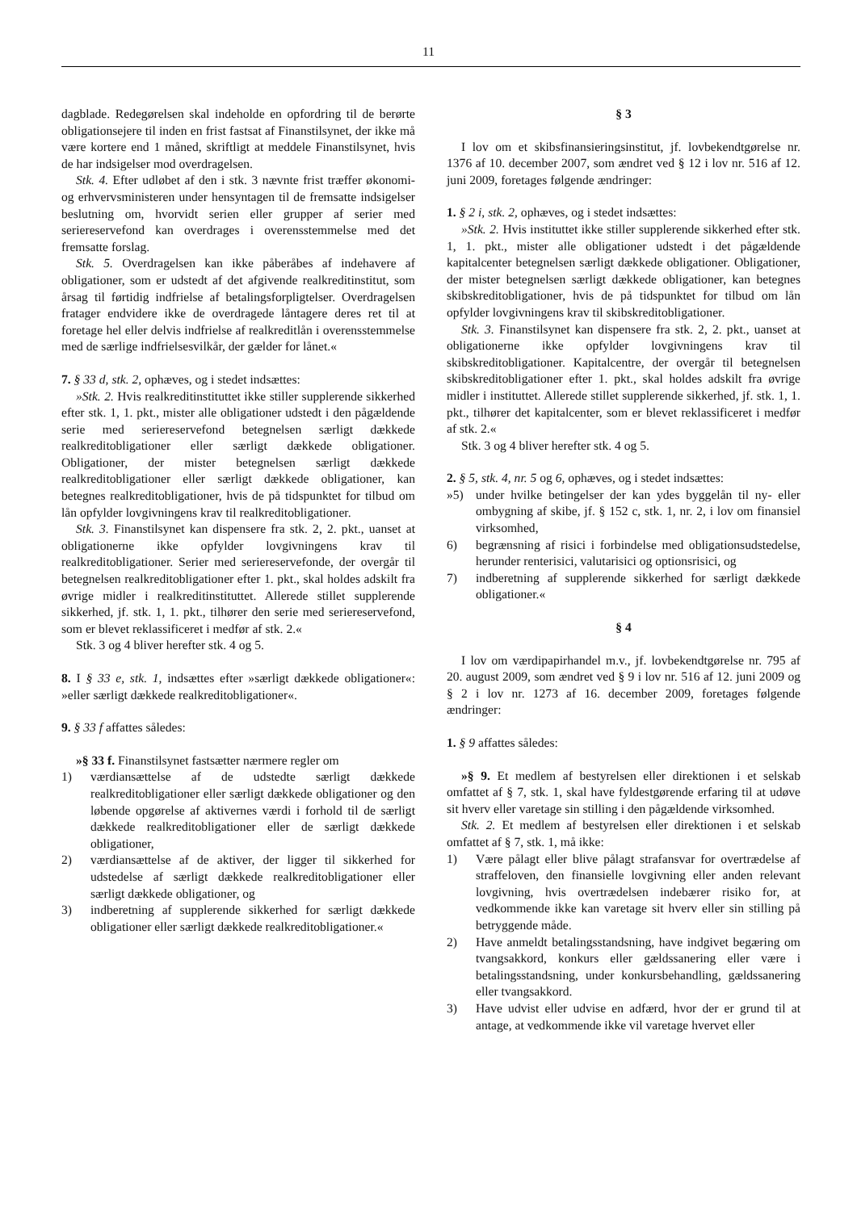11
dagblade. Redegørelsen skal indeholde en opfordring til de berørte obligationsejere til inden en frist fastsat af Finanstilsynet, der ikke må være kortere end 1 måned, skriftligt at meddele Finanstilsynet, hvis de har indsigelser mod overdragelsen.
Stk. 4. Efter udløbet af den i stk. 3 nævnte frist træffer økonomi- og erhvervsministeren under hensyntagen til de fremsatte indsigelser beslutning om, hvorvidt serien eller grupper af serier med seriereservefond kan overdrages i overensstemmelse med det fremsatte forslag.
Stk. 5. Overdragelsen kan ikke påberåbes af indehavere af obligationer, som er udstedt af det afgivende realkreditinstitut, som årsag til førtidig indfrielse af betalingsforpligtelser. Overdragelsen fratager endvidere ikke de overdragede låntagere deres ret til at foretage hel eller delvis indfrielse af realkreditlån i overensstemmelse med de særlige indfrielsesvilkår, der gælder for lånet.«
7. § 33 d, stk. 2, ophæves, og i stedet indsættes:
»Stk. 2. Hvis realkreditinstituttet ikke stiller supplerende sikkerhed efter stk. 1, 1. pkt., mister alle obligationer udstedt i den pågældende serie med seriereservefond betegnelsen særligt dækkede realkreditobligationer eller særligt dækkede obligationer. Obligationer, der mister betegnelsen særligt dækkede realkreditobligationer eller særligt dækkede obligationer, kan betegnes realkreditobligationer, hvis de på tidspunktet for tilbud om lån opfylder lovgivningens krav til realkreditobligationer.
Stk. 3. Finanstilsynet kan dispensere fra stk. 2, 2. pkt., uanset at obligationerne ikke opfylder lovgivningens krav til realkreditobligationer. Serier med seriereservefonde, der overgår til betegnelsen realkreditobligationer efter 1. pkt., skal holdes adskilt fra øvrige midler i realkreditinstituttet. Allerede stillet supplerende sikkerhed, jf. stk. 1, 1. pkt., tilhører den serie med seriereservefond, som er blevet reklassificeret i medfør af stk. 2.«
Stk. 3 og 4 bliver herefter stk. 4 og 5.
8. I § 33 e, stk. 1, indsættes efter »særligt dækkede obligationer«: »eller særligt dækkede realkreditobligationer«.
9. § 33 f affattes således:
»§ 33 f. Finanstilsynet fastsætter nærmere regler om
1) værdiansættelse af de udstedte særligt dækkede realkreditobligationer eller særligt dækkede obligationer og den løbende opgørelse af aktivernes værdi i forhold til de særligt dækkede realkreditobligationer eller de særligt dækkede obligationer,
2) værdiansættelse af de aktiver, der ligger til sikkerhed for udstedelse af særligt dækkede realkreditobligationer eller særligt dækkede obligationer, og
3) indberetning af supplerende sikkerhed for særligt dækkede obligationer eller særligt dækkede realkreditobligationer.«
§ 3
I lov om et skibsfinansieringsinstitut, jf. lovbekendtgørelse nr. 1376 af 10. december 2007, som ændret ved § 12 i lov nr. 516 af 12. juni 2009, foretages følgende ændringer:
1. § 2 i, stk. 2, ophæves, og i stedet indsættes:
»Stk. 2. Hvis instituttet ikke stiller supplerende sikkerhed efter stk. 1, 1. pkt., mister alle obligationer udstedt i det pågældende kapitalcenter betegnelsen særligt dækkede obligationer. Obligationer, der mister betegnelsen særligt dækkede obligationer, kan betegnes skibskreditobligationer, hvis de på tidspunktet for tilbud om lån opfylder lovgivningens krav til skibskreditobligationer.
Stk. 3. Finanstilsynet kan dispensere fra stk. 2, 2. pkt., uanset at obligationerne ikke opfylder lovgivningens krav til skibskreditobligationer. Kapitalcentre, der overgår til betegnelsen skibskreditobligationer efter 1. pkt., skal holdes adskilt fra øvrige midler i instituttet. Allerede stillet supplerende sikkerhed, jf. stk. 1, 1. pkt., tilhører det kapitalcenter, som er blevet reklassificeret i medfør af stk. 2.«
Stk. 3 og 4 bliver herefter stk. 4 og 5.
2. § 5, stk. 4, nr. 5 og 6, ophæves, og i stedet indsættes:
»5) under hvilke betingelser der kan ydes byggelån til ny- eller ombygning af skibe, jf. § 152 c, stk. 1, nr. 2, i lov om finansiel virksomhed,
6) begrænsning af risici i forbindelse med obligationsudstedelse, herunder renterisici, valutarisici og optionsrisici, og
7) indberetning af supplerende sikkerhed for særligt dækkede obligationer.«
§ 4
I lov om værdipapirhandel m.v., jf. lovbekendtgørelse nr. 795 af 20. august 2009, som ændret ved § 9 i lov nr. 516 af 12. juni 2009 og § 2 i lov nr. 1273 af 16. december 2009, foretages følgende ændringer:
1. § 9 affattes således:
»§ 9. Et medlem af bestyrelsen eller direktionen i et selskab omfattet af § 7, stk. 1, skal have fyldestgørende erfaring til at udøve sit hverv eller varetage sin stilling i den pågældende virksomhed.
Stk. 2. Et medlem af bestyrelsen eller direktionen i et selskab omfattet af § 7, stk. 1, må ikke:
1) Være pålagt eller blive pålagt strafansvar for overtrædelse af straffeloven, den finansielle lovgivning eller anden relevant lovgivning, hvis overtrædelsen indebærer risiko for, at vedkommende ikke kan varetage sit hverv eller sin stilling på betryggende måde.
2) Have anmeldt betalingsstandsning, have indgivet begæring om tvangsakkord, konkurs eller gældssanering eller være i betalingsstandsning, under konkursbehandling, gældssanering eller tvangsakkord.
3) Have udvist eller udvise en adfærd, hvor der er grund til at antage, at vedkommende ikke vil varetage hvervet eller